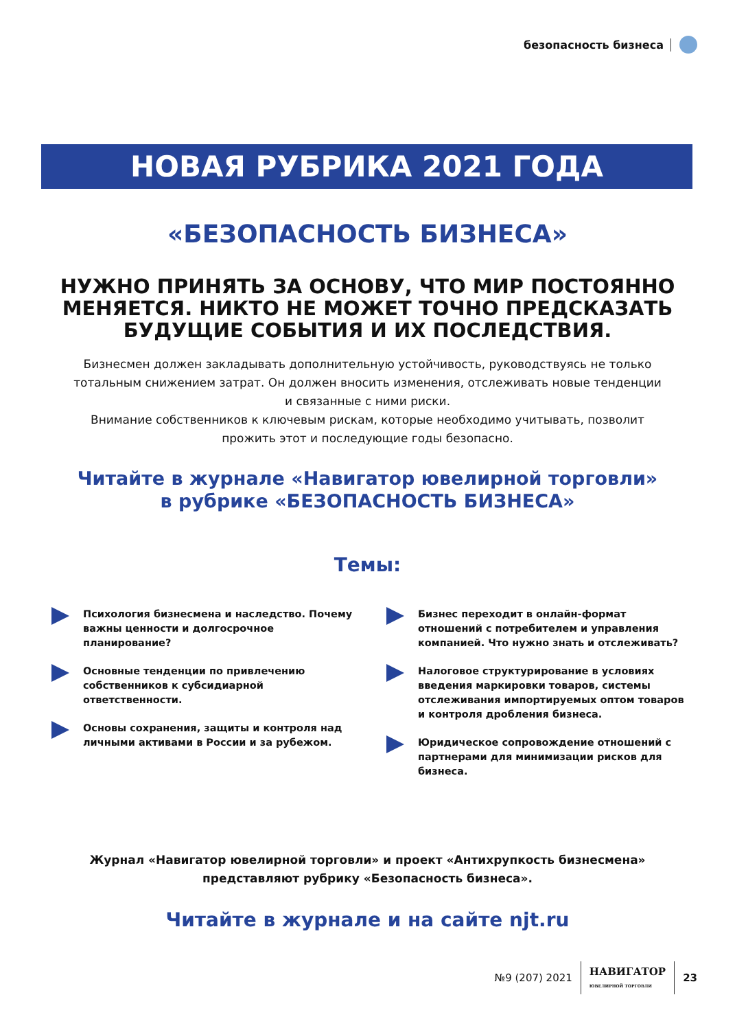безопасность бизнеса
НОВАЯ РУБРИКА 2021 ГОДА
«БЕЗОПАСНОСТЬ БИЗНЕСА»
НУЖНО ПРИНЯТЬ ЗА ОСНОВУ, ЧТО МИР ПОСТОЯННО МЕНЯЕТСЯ. НИКТО НЕ МОЖЕТ ТОЧНО ПРЕДСКАЗАТЬ БУДУЩИЕ СОБЫТИЯ И ИХ ПОСЛЕДСТВИЯ.
Бизнесмен должен закладывать дополнительную устойчивость, руководствуясь не только тотальным снижением затрат. Он должен вносить изменения, отслеживать новые тенденции и связанные с ними риски.
Внимание собственников к ключевым рискам, которые необходимо учитывать, позволит прожить этот и последующие годы безопасно.
Читайте в журнале «Навигатор ювелирной торговли»
в рубрике «БЕЗОПАСНОСТЬ БИЗНЕСА»
Темы:
Психология бизнесмена и наследство. Почему важны ценности и долгосрочное планирование?
Основные тенденции по привлечению собственников к субсидиарной ответственности.
Основы сохранения, защиты и контроля над личными активами в России и за рубежом.
Бизнес переходит в онлайн-формат отношений с потребителем и управления компанией. Что нужно знать и отслеживать?
Налоговое структурирование в условиях введения маркировки товаров, системы отслеживания импортируемых оптом товаров и контроля дробления бизнеса.
Юридическое сопровождение отношений с партнерами для минимизации рисков для бизнеса.
Журнал «Навигатор ювелирной торговли» и проект «Антихрупкость бизнесмена» представляют рубрику «Безопасность бизнеса».
Читайте в журнале и на сайте njt.ru
№9 (207) 2021 НАВИГАТОР
ЮВЕЛИРНОЙ ТОРГОВЛИ 23